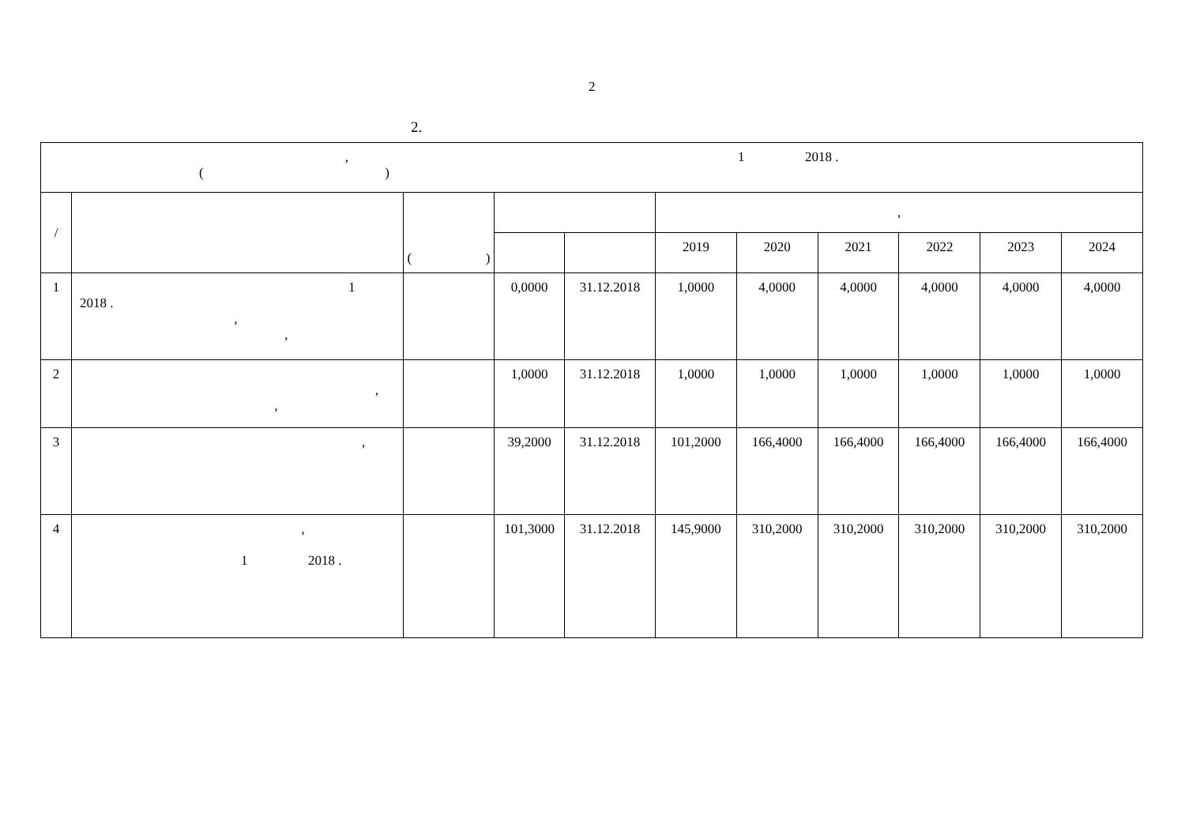2
2.
| , 1 2018 . ( ) | | | | | | | | | | |
| / | | ( ) | | | , | | | | | |
| | | | | | 2019 | 2020 | 2021 | 2022 | 2023 | 2024 |
| 1 | 1 2018 . , , | | 0,0000 | 31.12.2018 | 1,0000 | 4,0000 | 4,0000 | 4,0000 | 4,0000 | 4,0000 |
| 2 | , , | | 1,0000 | 31.12.2018 | 1,0000 | 1,0000 | 1,0000 | 1,0000 | 1,0000 | 1,0000 |
| 3 | , | | 39,2000 | 31.12.2018 | 101,2000 | 166,4000 | 166,4000 | 166,4000 | 166,4000 | 166,4000 |
| 4 | , 1 2018 . | | 101,3000 | 31.12.2018 | 145,9000 | 310,2000 | 310,2000 | 310,2000 | 310,2000 | 310,2000 |